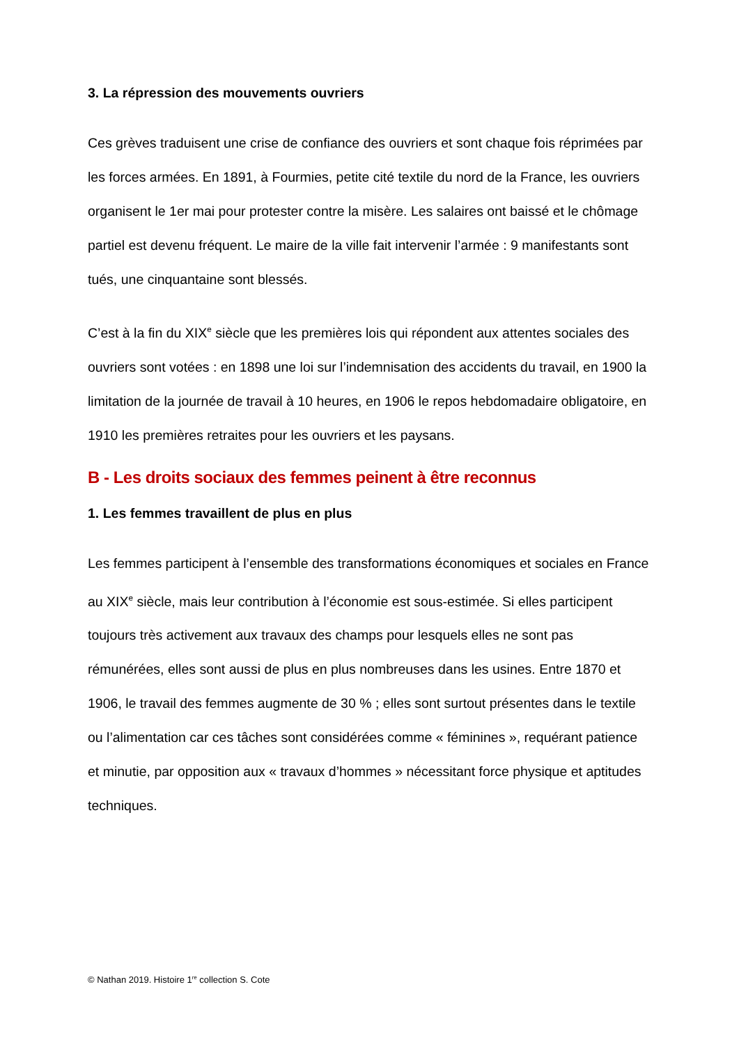3. La répression des mouvements ouvriers
Ces grèves traduisent une crise de confiance des ouvriers et sont chaque fois réprimées par les forces armées. En 1891, à Fourmies, petite cité textile du nord de la France, les ouvriers organisent le 1er mai pour protester contre la misère. Les salaires ont baissé et le chômage partiel est devenu fréquent. Le maire de la ville fait intervenir l’armée : 9 manifestants sont tués, une cinquantaine sont blessés.
C’est à la fin du XIX<sup>e</sup> siècle que les premières lois qui répondent aux attentes sociales des ouvriers sont votées : en 1898 une loi sur l’indemnisation des accidents du travail, en 1900 la limitation de la journée de travail à 10 heures, en 1906 le repos hebdomadaire obligatoire, en 1910 les premières retraites pour les ouvriers et les paysans.
B - Les droits sociaux des femmes peinent à être reconnus
1. Les femmes travaillent de plus en plus
Les femmes participent à l’ensemble des transformations économiques et sociales en France au XIX<sup>e</sup> siècle, mais leur contribution à l’économie est sous-estimée. Si elles participent toujours très activement aux travaux des champs pour lesquels elles ne sont pas rémunérées, elles sont aussi de plus en plus nombreuses dans les usines. Entre 1870 et 1906, le travail des femmes augmente de 30 % ; elles sont surtout présentes dans le textile ou l’alimentation car ces tâches sont considérées comme « féminines », requérant patience et minutie, par opposition aux « travaux d’hommes » nécessitant force physique et aptitudes techniques.
© Nathan 2019. Histoire 1<sup>re</sup> collection S. Cote